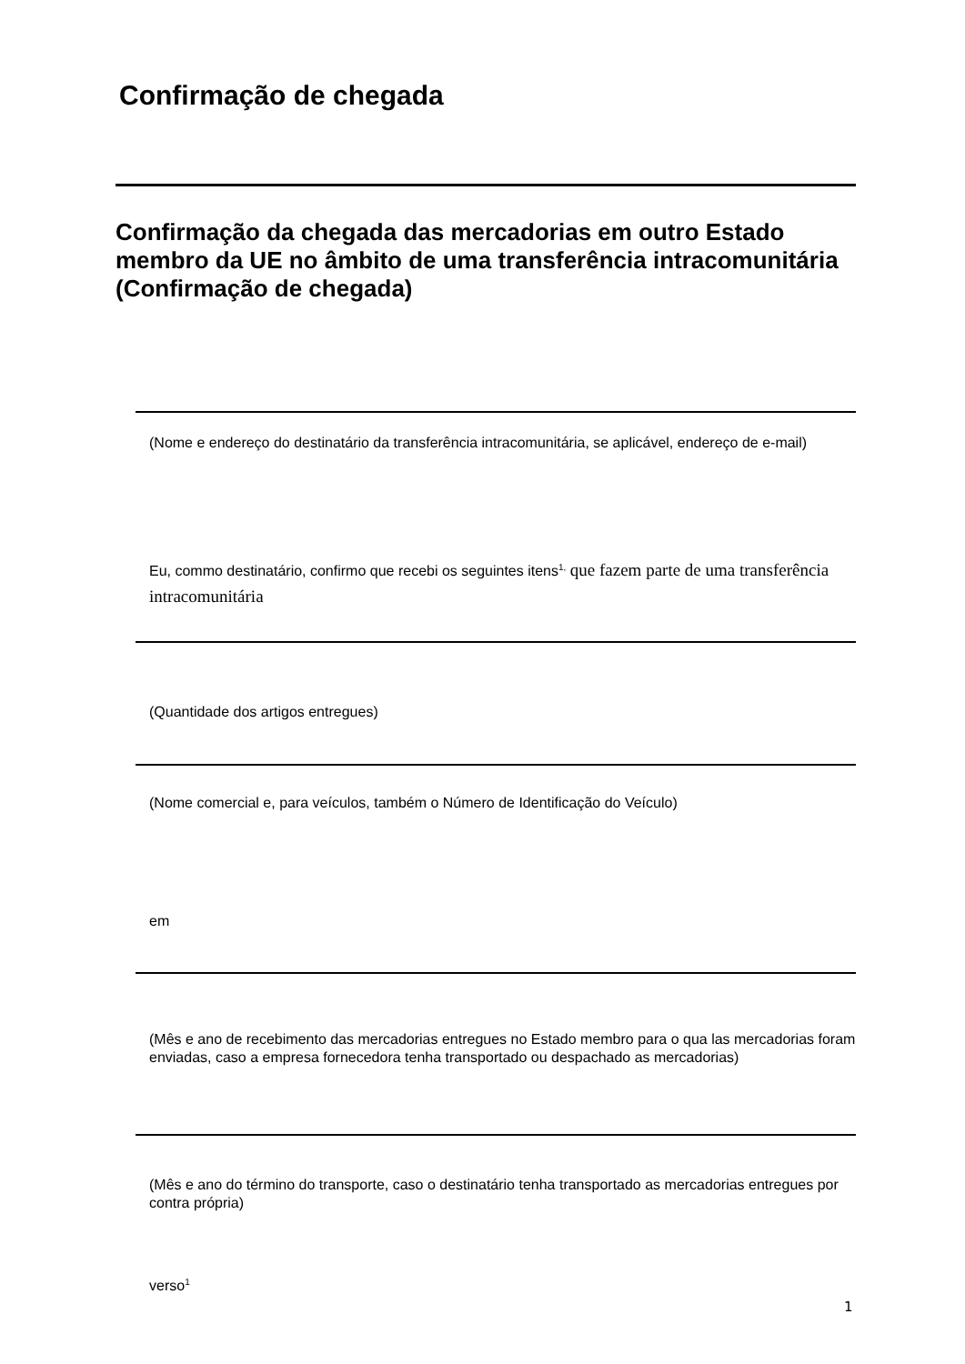Confirmação de chegada
Confirmação da chegada das mercadorias em outro Estado membro da UE no âmbito de uma transferência intracomunitária (Confirmação de chegada)
(Nome e endereço do destinatário da transferência intracomunitária, se aplicável, endereço de e-mail)
Eu, commo destinatário, confirmo que recebi os seguintes itens<sup>1,</sup> que fazem parte de uma transferência intracomunitária
(Quantidade dos artigos entregues)
(Nome comercial e, para veículos, também o Número de Identificação do Veículo)
em
(Mês e ano de recebimento das mercadorias entregues no Estado membro para o qua las mercadorias foram enviadas, caso a empresa fornecedora tenha transportado ou despachado as mercadorias)
(Mês e ano do término do transporte, caso o destinatário tenha transportado as mercadorias entregues por contra própria)
verso<sup>1</sup>
1